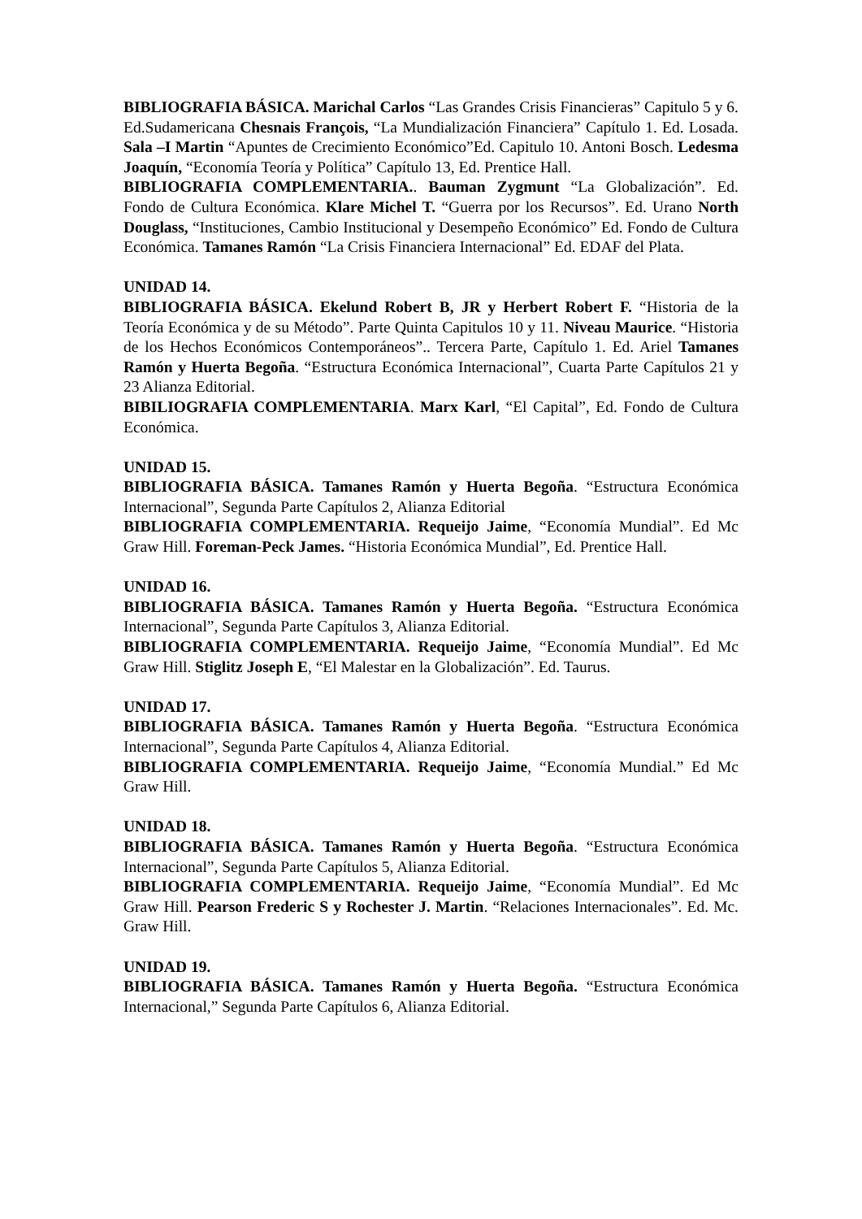BIBLIOGRAFIA BÁSICA. Marichal Carlos “Las Grandes Crisis Financieras” Capitulo 5 y 6. Ed.Sudamericana Chesnais François, “La Mundialización Financiera” Capítulo 1. Ed. Losada. Sala –I Martin “Apuntes de Crecimiento Económico”Ed. Capitulo 10. Antoni Bosch. Ledesma Joaquín, “Economía Teoría y Política” Capítulo 13, Ed. Prentice Hall.
BIBLIOGRAFIA COMPLEMENTARIA.. Bauman Zygmunt “La Globalización”. Ed. Fondo de Cultura Económica. Klare Michel T. “Guerra por los Recursos”. Ed. Urano North Douglass, “Instituciones, Cambio Institucional y Desempeño Económico” Ed. Fondo de Cultura Económica. Tamanes Ramón “La Crisis Financiera Internacional” Ed. EDAF del Plata.
UNIDAD 14.
BIBLIOGRAFIA BÁSICA. Ekelund Robert B, JR y Herbert Robert F. “Historia de la Teoría Económica y de su Método”. Parte Quinta Capitulos 10 y 11. Niveau Maurice. “Historia de los Hechos Económicos Contemporáneos”.. Tercera Parte, Capítulo 1. Ed. Ariel Tamanes Ramón y Huerta Begoña. “Estructura Económica Internacional”, Cuarta Parte Capítulos 21 y 23 Alianza Editorial.
BIBILIOGRAFIA COMPLEMENTARIA. Marx Karl, “El Capital”, Ed. Fondo de Cultura Económica.
UNIDAD 15.
BIBLIOGRAFIA BÁSICA. Tamanes Ramón y Huerta Begoña. “Estructura Económica Internacional”, Segunda Parte Capítulos 2, Alianza Editorial
BIBLIOGRAFIA COMPLEMENTARIA. Requeijo Jaime, “Economía Mundial”. Ed Mc Graw Hill. Foreman-Peck James. “Historia Económica Mundial”, Ed. Prentice Hall.
UNIDAD 16.
BIBLIOGRAFIA BÁSICA. Tamanes Ramón y Huerta Begoña. “Estructura Económica Internacional”, Segunda Parte Capítulos 3, Alianza Editorial.
BIBLIOGRAFIA COMPLEMENTARIA. Requeijo Jaime, “Economía Mundial”. Ed Mc Graw Hill. Stiglitz Joseph E, “El Malestar en la Globalización”. Ed. Taurus.
UNIDAD 17.
BIBLIOGRAFIA BÁSICA. Tamanes Ramón y Huerta Begoña. “Estructura Económica Internacional”, Segunda Parte Capítulos 4, Alianza Editorial.
BIBLIOGRAFIA COMPLEMENTARIA. Requeijo Jaime, “Economía Mundial.” Ed Mc Graw Hill.
UNIDAD 18.
BIBLIOGRAFIA BÁSICA. Tamanes Ramón y Huerta Begoña. “Estructura Económica Internacional”, Segunda Parte Capítulos 5, Alianza Editorial.
BIBLIOGRAFIA COMPLEMENTARIA. Requeijo Jaime, “Economía Mundial”. Ed Mc Graw Hill. Pearson Frederic S y Rochester J. Martin. “Relaciones Internacionales”. Ed. Mc. Graw Hill.
UNIDAD 19.
BIBLIOGRAFIA BÁSICA. Tamanes Ramón y Huerta Begoña. “Estructura Económica Internacional,” Segunda Parte Capítulos 6, Alianza Editorial.